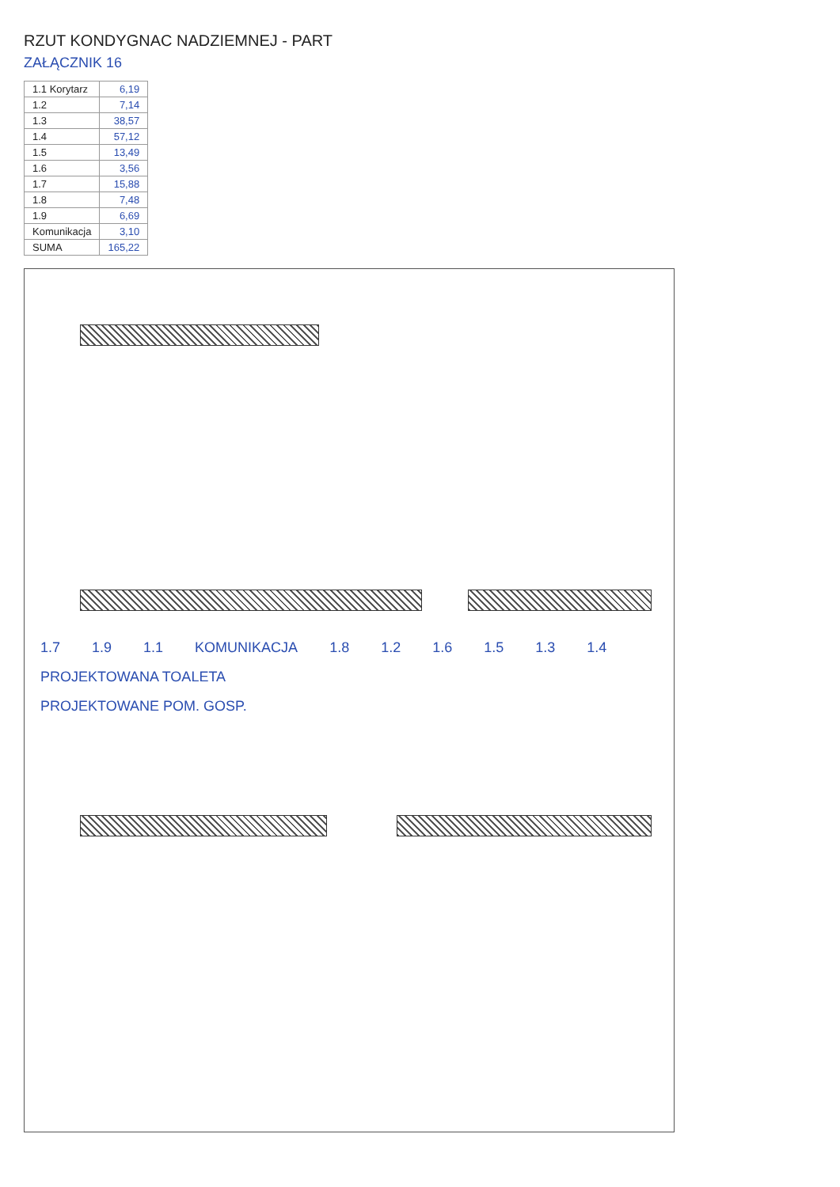RZUT KONDYGNAC NADZIEMNEJ - PART
ZAŁĄCZNIK 16
| 1.1 Korytarz | 6,19 |
| 1.2 | 7,14 |
| 1.3 | 38,57 |
| 1.4 | 57,12 |
| 1.5 | 13,49 |
| 1.6 | 3,56 |
| 1.7 | 15,88 |
| 1.8 | 7,48 |
| 1.9 | 6,69 |
| Komunikacja | 3,10 |
| SUMA | 165,22 |
1.7 1.9 1.1 KOMUNIKACJA 1.8 1.2 1.6 1.5 1.3 1.4
PROJEKTOWANA TOALETA
PROJEKTOWANE POM. GOSP.